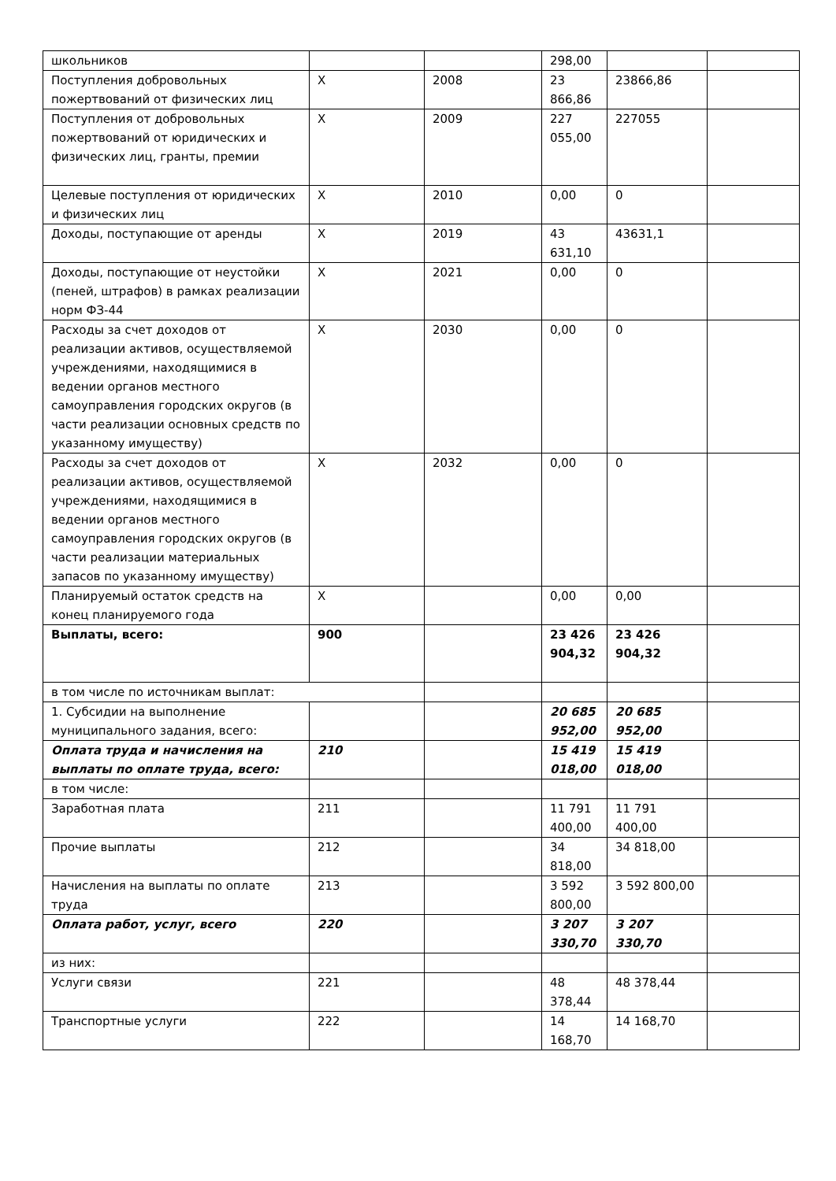| школьников | | | 298,00 | | |
| Поступления добровольных пожертвований от физических лиц | Х | 2008 | 23 866,86 | 23866,86 | |
| Поступления от добровольных пожертвований от юридических и физических лиц, гранты, премии | Х | 2009 | 227 055,00 | 227055 | |
| Целевые поступления от юридических и физических лиц | Х | 2010 | 0,00 | 0 | |
| Доходы, поступающие от аренды | Х | 2019 | 43 631,10 | 43631,1 | |
| Доходы, поступающие от неустойки (пеней, штрафов) в рамках реализации норм ФЗ-44 | Х | 2021 | 0,00 | 0 | |
| Расходы за счет доходов от реализации активов, осуществляемой учреждениями, находящимися в ведении органов местного самоуправления городских округов (в части реализации основных средств по указанному имуществу) | Х | 2030 | 0,00 | 0 | |
| Расходы за счет доходов от реализации активов, осуществляемой учреждениями, находящимися в ведении органов местного самоуправления городских округов (в части реализации материальных запасов по указанному имуществу) | Х | 2032 | 0,00 | 0 | |
| Планируемый остаток средств на конец планируемого года | Х | | 0,00 | 0,00 | |
| Выплаты, всего: | 900 | | 23 426 904,32 | 23 426 904,32 | |
| в том числе по источникам выплат: | | | | | |
| 1. Субсидии на выполнение муниципального задания, всего: | | | 20 685 952,00 | 20 685 952,00 | |
| Оплата труда и начисления на выплаты по оплате труда, всего: | 210 | | 15 419 018,00 | 15 419 018,00 | |
| в том числе: | | | | | |
| Заработная плата | 211 | | 11 791 400,00 | 11 791 400,00 | |
| Прочие выплаты | 212 | | 34 818,00 | 34 818,00 | |
| Начисления на выплаты по оплате труда | 213 | | 3 592 800,00 | 3 592 800,00 | |
| Оплата работ, услуг, всего | 220 | | 3 207 330,70 | 3 207 330,70 | |
| из них: | | | | | |
| Услуги связи | 221 | | 48 378,44 | 48 378,44 | |
| Транспортные услуги | 222 | | 14 168,70 | 14 168,70 | |